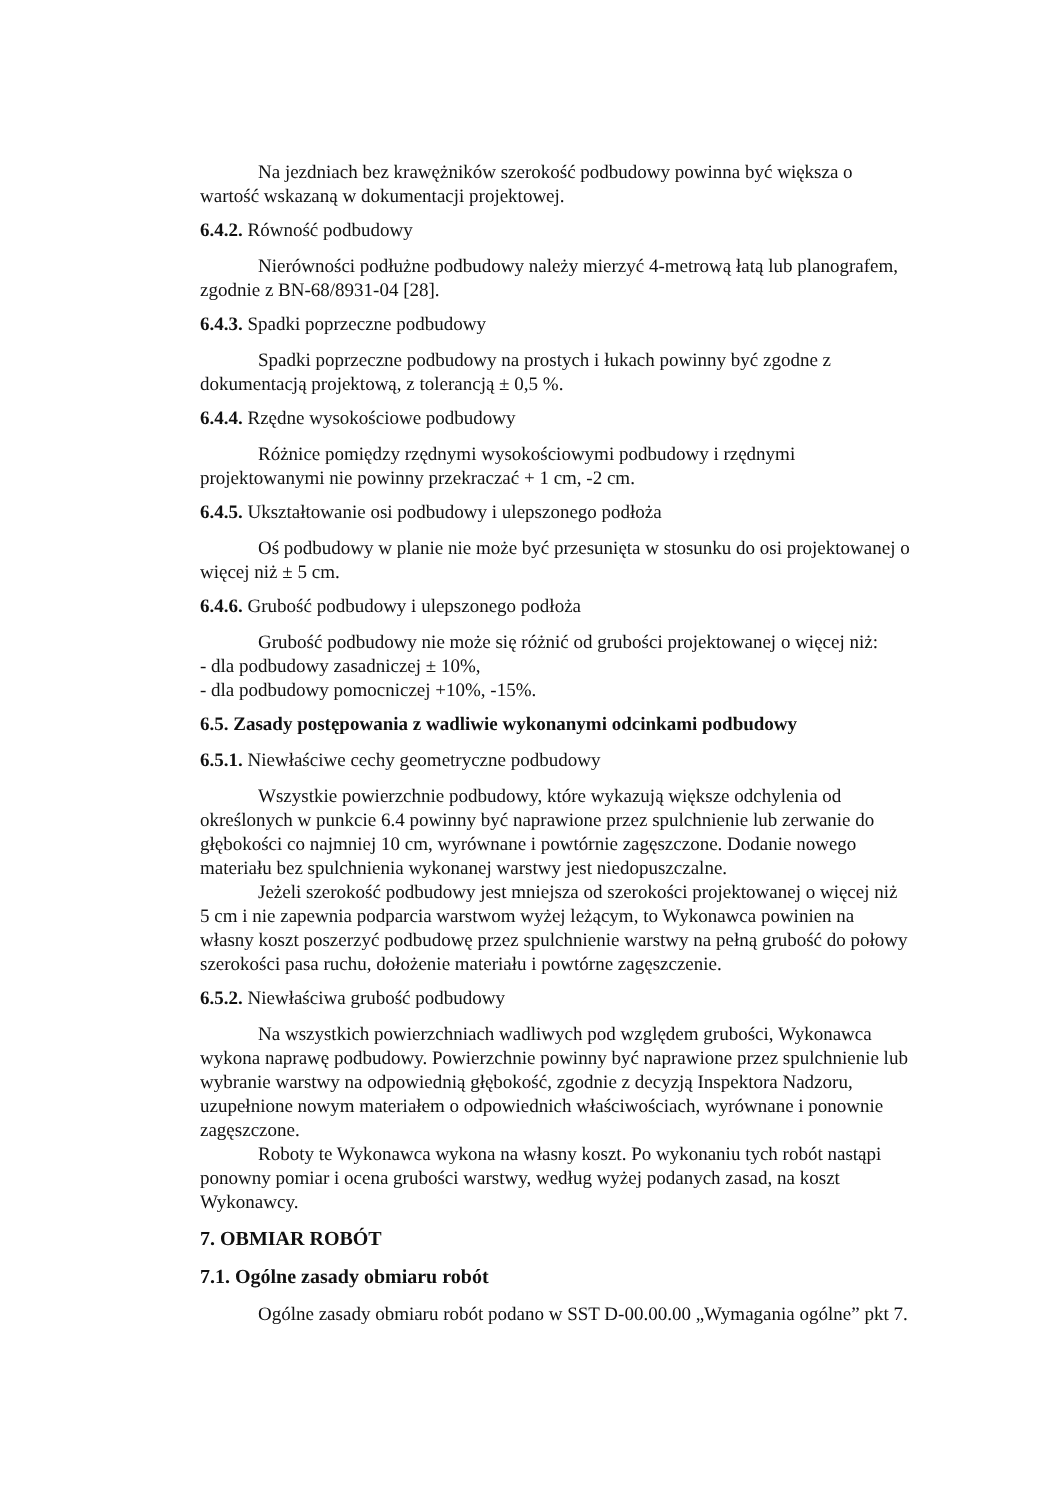Na jezdniach bez krawężników szerokość podbudowy powinna być większa o wartość wskazaną w dokumentacji projektowej.
6.4.2. Równość podbudowy
Nierówności podłużne podbudowy należy mierzyć 4-metrową łatą lub planografem, zgodnie z BN-68/8931-04 [28].
6.4.3. Spadki poprzeczne podbudowy
Spadki poprzeczne podbudowy na prostych i łukach powinny być zgodne z dokumentacją projektową, z tolerancją ± 0,5 %.
6.4.4. Rzędne wysokościowe podbudowy
Różnice pomiędzy rzędnymi wysokościowymi podbudowy i rzędnymi projektowanymi nie powinny przekraczać + 1 cm, -2 cm.
6.4.5. Ukształtowanie osi podbudowy i ulepszonego podłoża
Oś podbudowy w planie nie może być przesunięta w stosunku do osi projektowanej o więcej niż ± 5 cm.
6.4.6. Grubość podbudowy i ulepszonego podłoża
Grubość podbudowy nie może się różnić od grubości projektowanej o więcej niż:
- dla podbudowy zasadniczej ± 10%,
- dla podbudowy pomocniczej +10%, -15%.
6.5. Zasady postępowania z wadliwie wykonanymi odcinkami podbudowy
6.5.1. Niewłaściwe cechy geometryczne podbudowy
Wszystkie powierzchnie podbudowy, które wykazują większe odchylenia od określonych w punkcie 6.4 powinny być naprawione przez spulchnienie lub zerwanie do głębokości co najmniej 10 cm, wyrównane i powtórnie zagęszczone. Dodanie nowego materiału bez spulchnienia wykonanej warstwy jest niedopuszczalne.
Jeżeli szerokość podbudowy jest mniejsza od szerokości projektowanej o więcej niż 5 cm i nie zapewnia podparcia warstwom wyżej leżącym, to Wykonawca powinien na własny koszt poszerzyć podbudowę przez spulchnienie warstwy na pełną grubość do połowy szerokości pasa ruchu, dołożenie materiału i powtórne zagęszczenie.
6.5.2. Niewłaściwa grubość podbudowy
Na wszystkich powierzchniach wadliwych pod względem grubości, Wykonawca wykona naprawę podbudowy. Powierzchnie powinny być naprawione przez spulchnienie lub wybranie warstwy na odpowiednią głębokość, zgodnie z decyzją Inspektora Nadzoru, uzupełnione nowym materiałem o odpowiednich właściwościach, wyrównane i ponownie zagęszczone.
Roboty te Wykonawca wykona na własny koszt. Po wykonaniu tych robót nastąpi ponowny pomiar i ocena grubości warstwy, według wyżej podanych zasad, na koszt Wykonawcy.
7. OBMIAR ROBÓT
7.1. Ogólne zasady obmiaru robót
Ogólne zasady obmiaru robót podano w SST D-00.00.00 „Wymagania ogólne” pkt 7.